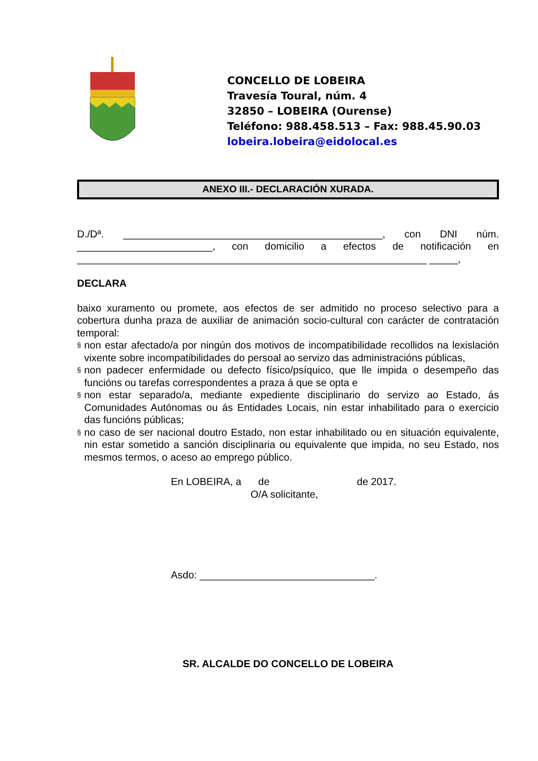CONCELLO DE LOBEIRA
Travesía Toural, núm. 4
32850 – LOBEIRA (Ourense)
Teléfono: 988.458.513 – Fax: 988.45.90.03
lobeira.lobeira@eidolocal.es
ANEXO III.- DECLARACIÓN XURADA.
D./Dª. ______________________________________________, con DNI núm. ________________________, con domicilio a efectos de notificación en ______________________________________________________________ _____,
DECLARA
baixo xuramento ou promete, aos efectos de ser admitido no proceso selectivo para a cobertura dunha praza de auxiliar de animación socio-cultural con carácter de contratación temporal:
§
non estar afectado/a por ningún dos motivos de incompatibilidade recollidos na lexislación vixente sobre incompatibilidades do persoal ao servizo das administracións públicas,
§
non padecer enfermidade ou defecto físico/psíquico, que lle impida o desempeño das funcións ou tarefas correspondentes a praza á que se opta e
§
non estar separado/a, mediante expediente disciplinario do servizo ao Estado, ás Comunidades Autónomas ou ás Entidades Locais, nin estar inhabilitado para o exercicio das funcións públicas;
§
no caso de ser nacional doutro Estado, non estar inhabilitado ou en situación equivalente, nin estar sometido a sanción disciplinaria ou equivalente que impida, no seu Estado, nos mesmos termos, o aceso ao emprego público.
En LOBEIRA, a de de 2017.
O/A solicitante,
Asdo: _______________________________.
SR. ALCALDE DO CONCELLO DE LOBEIRA